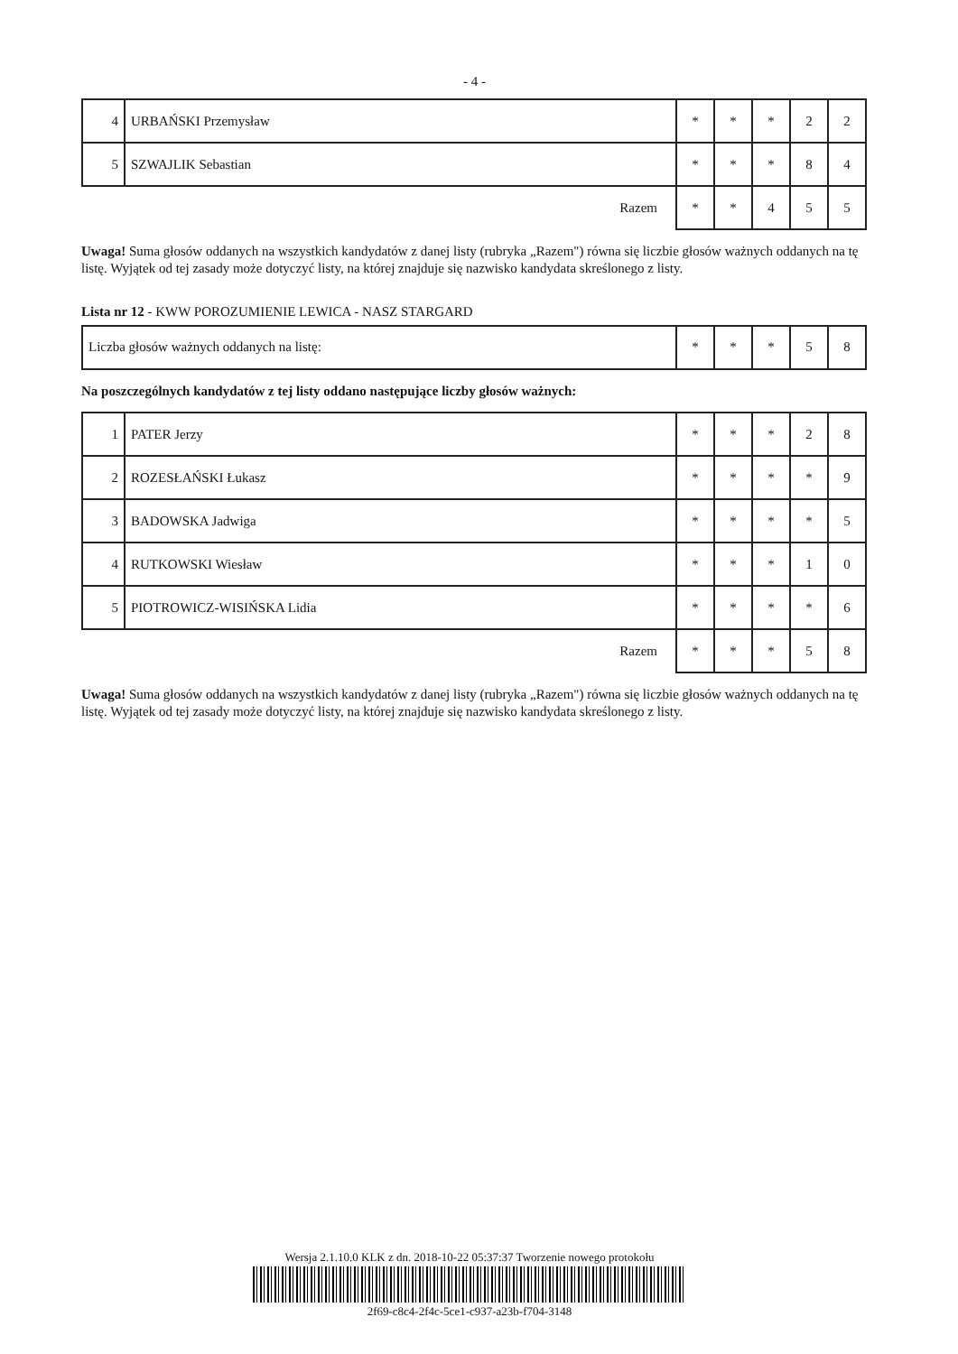- 4 -
| 4 | URBAŃSKI Przemysław | * | * | * | 2 | 2 |
| 5 | SZWAJLIK Sebastian | * | * | * | 8 | 4 |
| Razem | | * | * | 4 | 5 | 5 |
Uwaga! Suma głosów oddanych na wszystkich kandydatów z danej listy (rubryka „Razem") równa się liczbie głosów ważnych oddanych na tę listę. Wyjątek od tej zasady może dotyczyć listy, na której znajduje się nazwisko kandydata skreślonego z listy.
Lista nr 12 - KWW POROZUMIENIE LEWICA - NASZ STARGARD
| Liczba głosów ważnych oddanych na listę: | * | * | * | 5 | 8 |
Na poszczególnych kandydatów z tej listy oddano następujące liczby głosów ważnych:
| 1 | PATER Jerzy | * | * | * | 2 | 8 |
| 2 | ROZESŁAŃSKI Łukasz | * | * | * | * | 9 |
| 3 | BADOWSKA Jadwiga | * | * | * | * | 5 |
| 4 | RUTKOWSKI Wiesław | * | * | * | 1 | 0 |
| 5 | PIOTROWICZ-WISIŃSKA Lidia | * | * | * | * | 6 |
| Razem | | * | * | * | 5 | 8 |
Uwaga! Suma głosów oddanych na wszystkich kandydatów z danej listy (rubryka „Razem") równa się liczbie głosów ważnych oddanych na tę listę. Wyjątek od tej zasady może dotyczyć listy, na której znajduje się nazwisko kandydata skreślonego z listy.
Wersja 2.1.10.0 KLK z dn. 2018-10-22 05:37:37 Tworzenie nowego protokołu
2f69-c8c4-2f4c-5ce1-c937-a23b-f704-3148